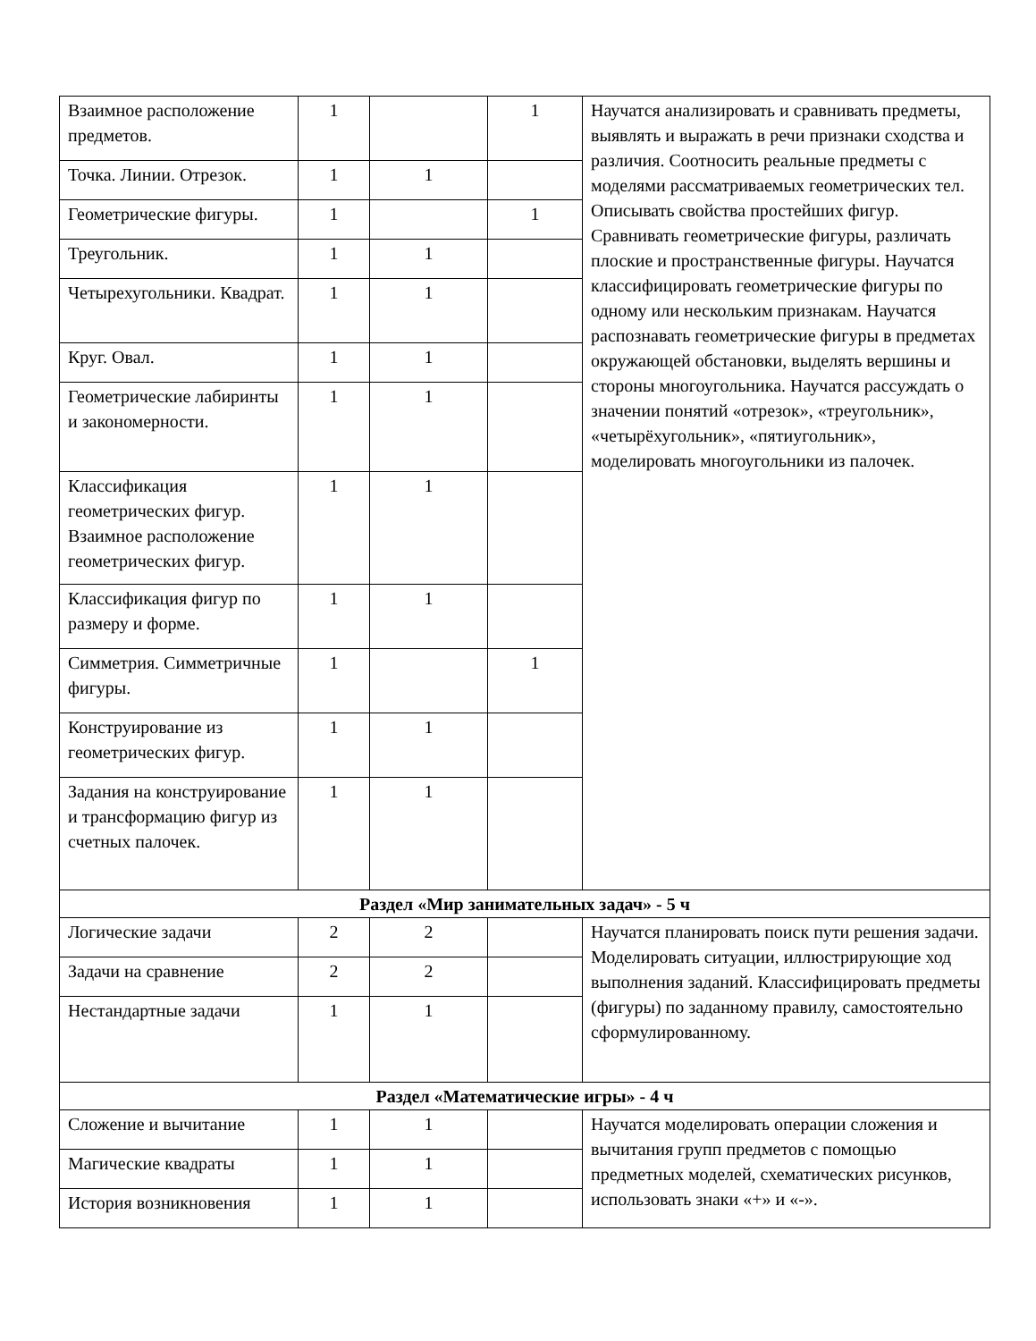| Взаимное расположение предметов. | 1 | | 1 | Научатся анализировать и сравнивать предметы, выявлять и выражать в речи признаки сходства и различия. Соотносить реальные предметы с моделями рассматриваемых геометрических тел. Описывать свойства простейших фигур. Сравнивать геометрические фигуры, различать плоские и пространственные фигуры. Научатся классифицировать геометрические фигуры по одному или нескольким признакам. Научатся распознавать геометрические фигуры в предметах окружающей обстановки, выделять вершины и стороны многоугольника. Научатся рассуждать о значении понятий «отрезок», «треугольник», «четырёхугольник», «пятиугольник», моделировать многоугольники из палочек. |
| Точка. Линии. Отрезок. | 1 | 1 | | |
| Геометрические фигуры. | 1 | | 1 | |
| Треугольник. | 1 | 1 | | |
| Четырехугольники. Квадрат. | 1 | 1 | | |
| Круг. Овал. | 1 | 1 | | |
| Геометрические лабиринты и закономерности. | 1 | 1 | | |
| Классификация геометрических фигур. Взаимное расположение геометрических фигур. | 1 | 1 | | |
| Классификация фигур по размеру и форме. | 1 | 1 | | |
| Симметрия. Симметричные фигуры. | 1 | | 1 | |
| Конструирование из геометрических фигур. | 1 | 1 | | |
| Задания на конструирование и трансформацию фигур из счетных палочек. | 1 | 1 | | |
| Раздел «Мир занимательных задач» - 5 ч | | | | |
| Логические задачи | 2 | 2 | | Научатся планировать поиск пути решения задачи. Моделировать ситуации, иллюстрирующие ход выполнения заданий. Классифицировать предметы (фигуры) по заданному правилу, самостоятельно сформулированному. |
| Задачи на сравнение | 2 | 2 | | |
| Нестандартные задачи | 1 | 1 | | |
| Раздел «Математические игры» - 4 ч | | | | |
| Сложение и вычитание | 1 | 1 | | Научатся моделировать операции сложения и вычитания групп предметов с помощью предметных моделей, схематических рисунков, использовать знаки «+» и «-». |
| Магические квадраты | 1 | 1 | | |
| История возникновения | 1 | 1 | | |